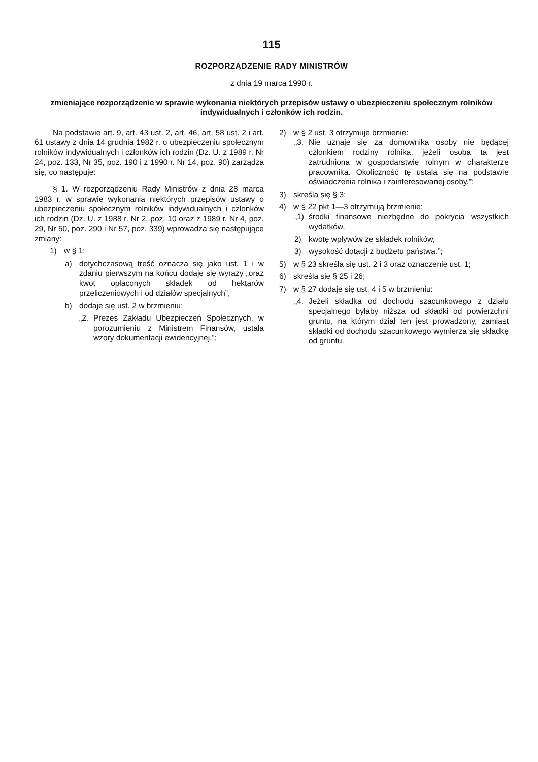115
ROZPORZĄDZENIE RADY MINISTRÓW
z dnia 19 marca 1990 r.
zmieniające rozporządzenie w sprawie wykonania niektórych przepisów ustawy o ubezpieczeniu społecznym rolników indywidualnych i członków ich rodzin.
Na podstawie art. 9, art. 43 ust. 2, art. 46, art. 58 ust. 2 i art. 61 ustawy z dnia 14 grudnia 1982 r. o ubezpieczeniu społecznym rolników indywidualnych i członków ich rodzin (Dz. U. z 1989 r. Nr 24, poz. 133, Nr 35, poz. 190 i z 1990 r. Nr 14, poz. 90) zarządza się, co następuje:
§ 1. W rozporządzeniu Rady Ministrów z dnia 28 marca 1983 r. w sprawie wykonania niektórych przepisów ustawy o ubezpieczeniu społecznym rolników indywidualnych i członków ich rodzin (Dz. U. z 1988 r. Nr 2, poz. 10 oraz z 1989 r. Nr 4, poz. 29, Nr 50, poz. 290 i Nr 57, poz. 339) wprowadza się następujące zmiany:
1) w § 1:
a) dotychczasową treść oznacza się jako ust. 1 i w zdaniu pierwszym na końcu dodaje się wyrazy „oraz kwot opłaconych składek od hektarów przeliczeniowych i od działów specjalnych”,
b) dodaje się ust. 2 w brzmieniu:
„2. Prezes Zakładu Ubezpieczeń Społecznych, w porozumieniu z Ministrem Finansów, ustala wzory dokumentacji ewidencyjnej.”;
2) w § 2 ust. 3 otrzymuje brzmienie:
„3. Nie uznaje się za domownika osoby nie będącej członkiem rodziny rolnika, jeżeli osoba ta jest zatrudniona w gospodarstwie rolnym w charakterze pracownika. Okoliczność tę ustala się na podstawie oświadczenia rolnika i zainteresowanej osoby.”;
3) skreśla się § 3;
4) w § 22 pkt 1—3 otrzymują brzmienie:
„1) środki finansowe niezbędne do pokrycia wszystkich wydatków,
2) kwotę wpływów ze składek rolników,
3) wysokość dotacji z budżetu państwa.”;
5) w § 23 skreśla się ust. 2 i 3 oraz oznaczenie ust. 1;
6) skreśla się § 25 i 26;
7) w § 27 dodaje się ust. 4 i 5 w brzmieniu:
„4. Jeżeli składka od dochodu szacunkowego z działu specjalnego byłaby niższa od składki od powierzchni gruntu, na którym dział ten jest prowadzony, zamiast składki od dochodu szacunkowego wymierza się składkę od gruntu.